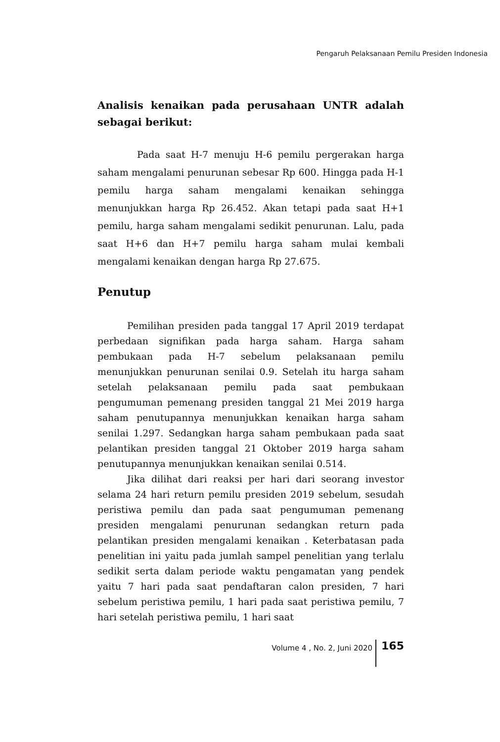Pengaruh Pelaksanaan Pemilu Presiden Indonesia
Analisis kenaikan pada perusahaan UNTR adalah sebagai berikut:
Pada saat H-7 menuju H-6 pemilu pergerakan harga saham mengalami penurunan sebesar Rp 600. Hingga pada H-1 pemilu harga saham mengalami kenaikan sehingga menunjukkan harga Rp 26.452. Akan tetapi pada saat H+1 pemilu, harga saham mengalami sedikit penurunan. Lalu, pada saat H+6 dan H+7 pemilu harga saham mulai kembali mengalami kenaikan dengan harga Rp 27.675.
Penutup
Pemilihan presiden pada tanggal 17 April 2019 terdapat perbedaan signifikan pada harga saham. Harga saham pembukaan pada H-7 sebelum pelaksanaan pemilu menunjukkan penurunan senilai 0.9. Setelah itu harga saham setelah pelaksanaan pemilu pada saat pembukaan pengumuman pemenang presiden tanggal 21 Mei 2019 harga saham penutupannya menunjukkan kenaikan harga saham senilai 1.297. Sedangkan harga saham pembukaan pada saat pelantikan presiden tanggal 21 Oktober 2019 harga saham penutupannya menunjukkan kenaikan senilai 0.514.
Jika dilihat dari reaksi per hari dari seorang investor selama 24 hari return pemilu presiden 2019 sebelum, sesudah peristiwa pemilu dan pada saat pengumuman pemenang presiden mengalami penurunan sedangkan return pada pelantikan presiden mengalami kenaikan . Keterbatasan pada penelitian ini yaitu pada jumlah sampel penelitian yang terlalu sedikit serta dalam periode waktu pengamatan yang pendek yaitu 7 hari pada saat pendaftaran calon presiden, 7 hari sebelum peristiwa pemilu, 1 hari pada saat peristiwa pemilu, 7 hari setelah peristiwa pemilu, 1 hari saat
Volume 4 , No. 2, Juni 2020 165